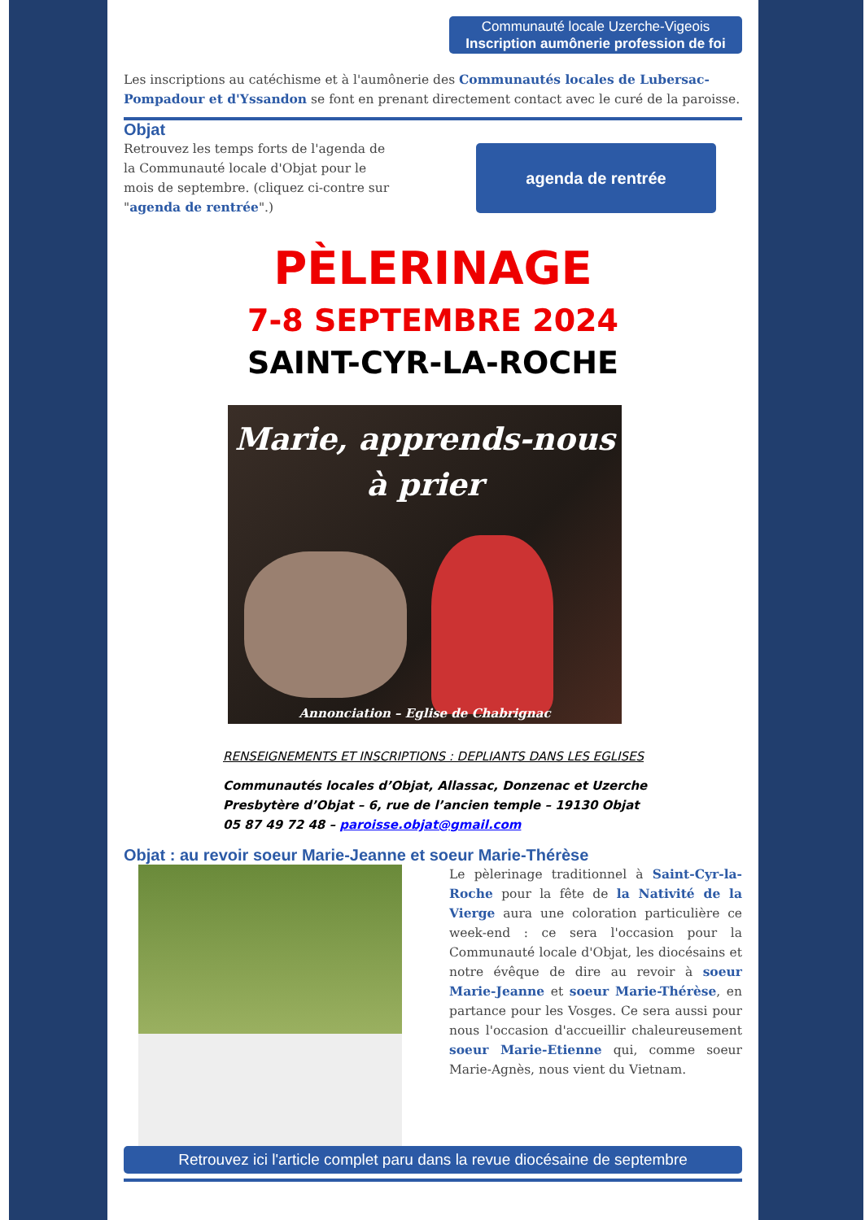Communauté locale Uzerche-Vigeois
Inscription aumônerie profession de foi
Les inscriptions au catéchisme et à l'aumônerie des Communautés locales de Lubersac-Pompadour et d'Yssandon se font en prenant directement contact avec le curé de la paroisse.
Objat
Retrouvez les temps forts de l'agenda de la Communauté locale d'Objat pour le mois de septembre. (cliquez ci-contre sur "agenda de rentrée".)
agenda de rentrée
PÈLERINAGE
7-8 SEPTEMBRE 2024
SAINT-CYR-LA-ROCHE
Marie, apprends-nous
à prier
Annonciation – Eglise de Chabrignac
RENSEIGNEMENTS ET INSCRIPTIONS : DEPLIANTS DANS LES EGLISES
Communautés locales d’Objat, Allassac, Donzenac et Uzerche
Presbytère d’Objat – 6, rue de l’ancien temple – 19130 Objat
05 87 49 72 48 – paroisse.objat@gmail.com
Objat : au revoir soeur Marie-Jeanne et soeur Marie-Thérèse
Le pèlerinage traditionnel à Saint-Cyr-la-Roche pour la fête de la Nativité de la Vierge aura une coloration particulière ce week-end : ce sera l'occasion pour la Communauté locale d'Objat, les diocésains et notre évêque de dire au revoir à soeur Marie-Jeanne et soeur Marie-Thérèse, en partance pour les Vosges. Ce sera aussi pour nous l'occasion d'accueillir chaleureusement soeur Marie-Etienne qui, comme soeur Marie-Agnès, nous vient du Vietnam.
Retrouvez ici l'article complet paru dans la revue diocésaine de septembre